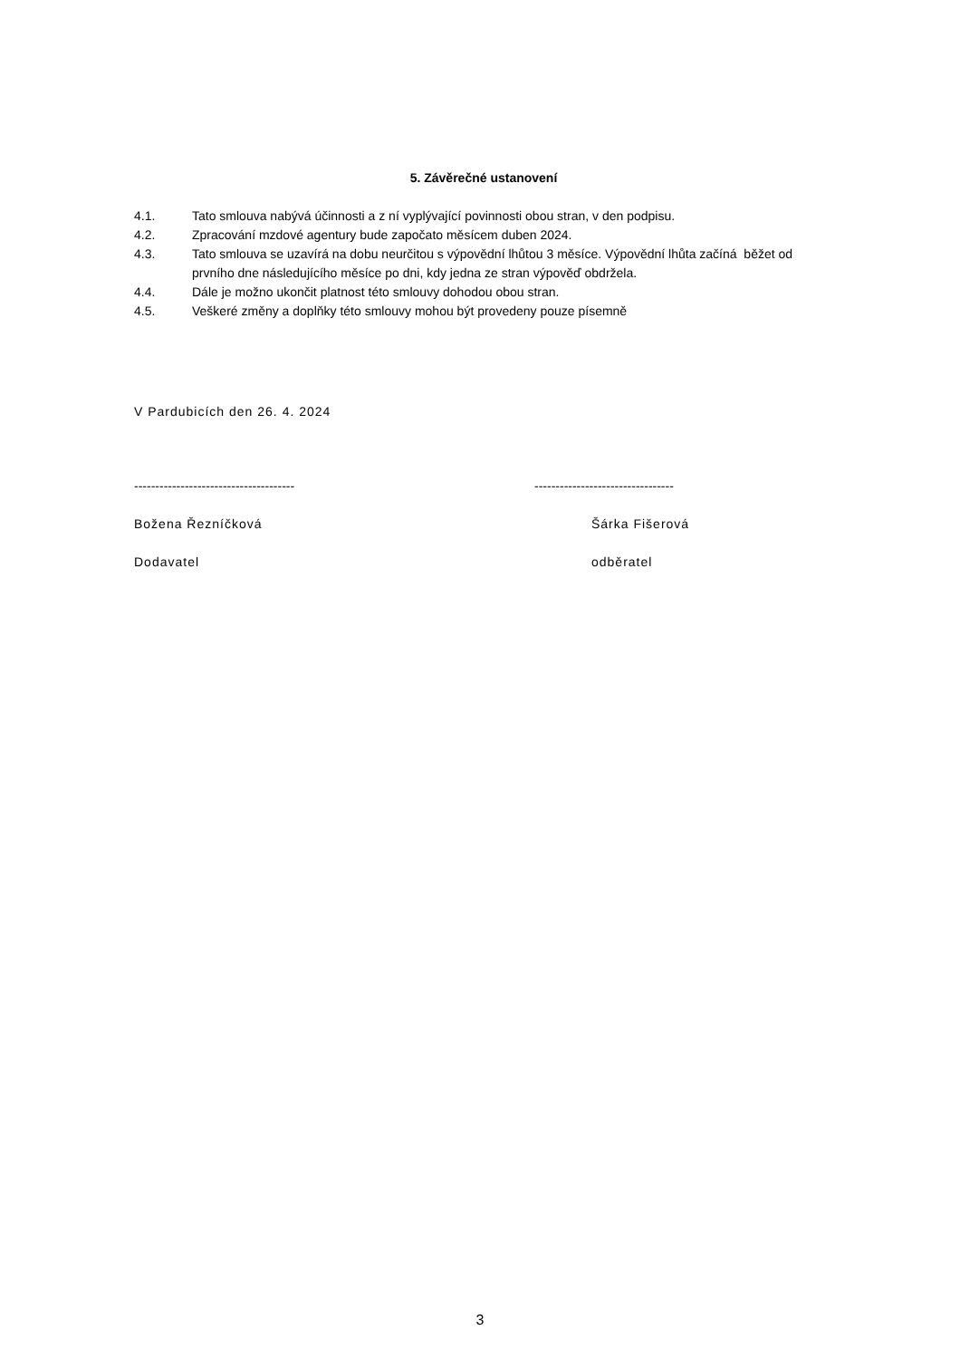5. Závěrečné ustanovení
4.1. Tato smlouva nabývá účinnosti a z ní vyplývající povinnosti obou stran, v den podpisu.
4.2. Zpracování mzdové agentury bude započato měsícem duben 2024.
4.3. Tato smlouva se uzavírá na dobu neurčitou s výpovědní lhůtou 3 měsíce. Výpovědní lhůta začíná běžet od prvního dne následujícího měsíce po dni, kdy jedna ze stran výpověď obdržela.
4.4. Dále je možno ukončit platnost této smlouvy dohodou obou stran.
4.5. Veškeré změny a doplňky této smlouvy mohou být provedeny pouze písemně
V Pardubicích den 26. 4. 2024
-------------------------------------- ---------------------------------
Božena Řezníčková Šárka Fišerová
Dodavatel odběratel
3